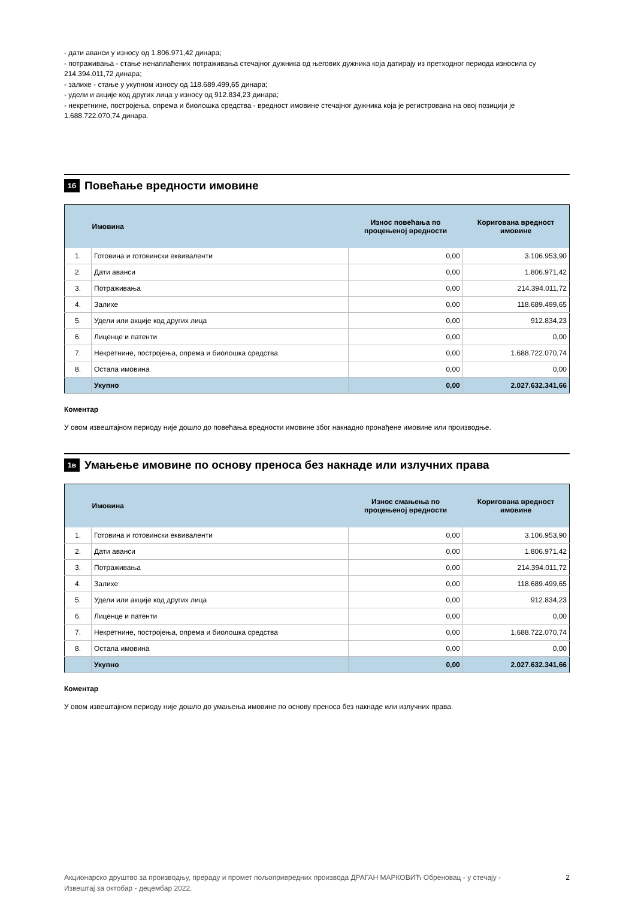- дати аванси у износу од 1.806.971,42 динара;
- потраживања - стање ненаплаћених потраживања стечајног дужника од његових дужника која датирају из претходног периода износила су 214.394.011,72 динара;
- залихе - стање у укупном износу од 118.689.499,65 динара;
- удели и акције код других лица у износу од 912.834,23 динара;
- некретнине, постројења, опрема и биолошка средства - вредност имовине стечајног дужника која је регистрована на овој позицији је 1.688.722.070,74 динара.
1б Повећање вредности имовине
| | Имовина | Износ повећања по процењеној вредности | Коригована вредност имовине |
| --- | --- | --- | --- |
| 1. | Готовина и готовински еквиваленти | 0,00 | 3.106.953,90 |
| 2. | Дати аванси | 0,00 | 1.806.971,42 |
| 3. | Потраживања | 0,00 | 214.394.011,72 |
| 4. | Залихе | 0,00 | 118.689.499,65 |
| 5. | Удели или акције код других лица | 0,00 | 912.834,23 |
| 6. | Лиценце и патенти | 0,00 | 0,00 |
| 7. | Некретнине, постројења, опрема и биолошка средства | 0,00 | 1.688.722.070,74 |
| 8. | Остала имовина | 0,00 | 0,00 |
| | Укупно | 0,00 | 2.027.632.341,66 |
Коментар
У овом извештајном периоду није дошло до повећања вредности имовине због накнадно пронађене имовине или производње.
1в Умањење имовине по основу преноса без накнаде или излучних права
| | Имовина | Износ смањења по процењеној вредности | Коригована вредност имовине |
| --- | --- | --- | --- |
| 1. | Готовина и готовински еквиваленти | 0,00 | 3.106.953,90 |
| 2. | Дати аванси | 0,00 | 1.806.971,42 |
| 3. | Потраживања | 0,00 | 214.394.011,72 |
| 4. | Залихе | 0,00 | 118.689.499,65 |
| 5. | Удели или акције код других лица | 0,00 | 912.834,23 |
| 6. | Лиценце и патенти | 0,00 | 0,00 |
| 7. | Некретнине, постројења, опрема и биолошка средства | 0,00 | 1.688.722.070,74 |
| 8. | Остала имовина | 0,00 | 0,00 |
| | Укупно | 0,00 | 2.027.632.341,66 |
Коментар
У овом извештајном периоду није дошло до умањења имовине по основу преноса без накнаде или излучних права.
Акционарско друштво за производњу, прераду и промет пољопривредних производа ДРАГАН МАРКОВИЋ Обреновац - у стечају -
Извештај за октобар - децембар 2022.
2